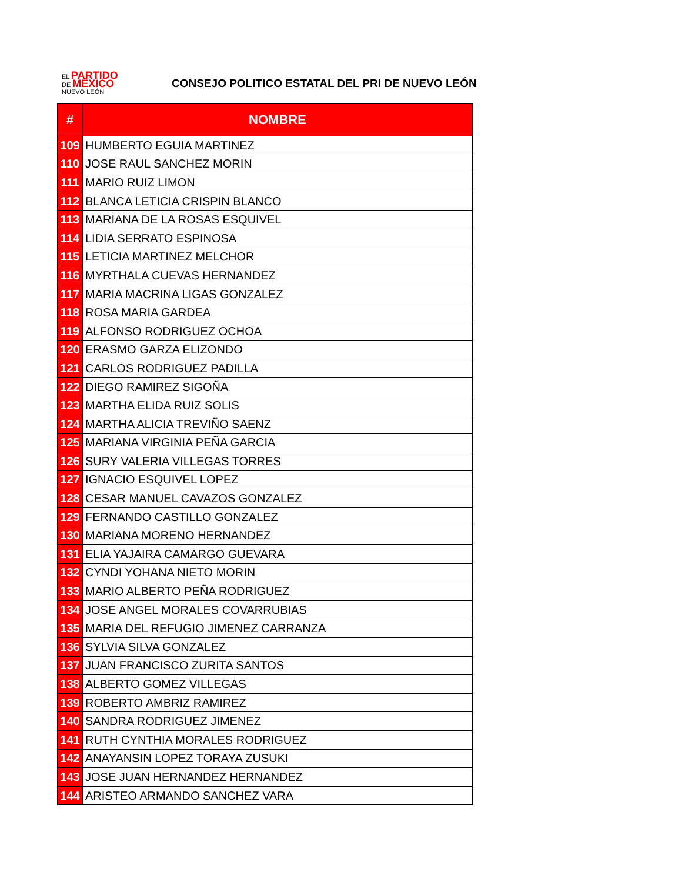EL PARTIDO
DE MÉXICO
NUEVO LEÓN
CONSEJO POLITICO ESTATAL DEL PRI DE NUEVO LEÓN
| # | NOMBRE |
| --- | --- |
| 109 | HUMBERTO EGUIA MARTINEZ |
| 110 | JOSE RAUL SANCHEZ MORIN |
| 111 | MARIO RUIZ LIMON |
| 112 | BLANCA LETICIA CRISPIN BLANCO |
| 113 | MARIANA DE LA ROSAS ESQUIVEL |
| 114 | LIDIA SERRATO ESPINOSA |
| 115 | LETICIA MARTINEZ MELCHOR |
| 116 | MYRTHALA CUEVAS HERNANDEZ |
| 117 | MARIA MACRINA LIGAS GONZALEZ |
| 118 | ROSA MARIA GARDEA |
| 119 | ALFONSO RODRIGUEZ OCHOA |
| 120 | ERASMO GARZA ELIZONDO |
| 121 | CARLOS RODRIGUEZ PADILLA |
| 122 | DIEGO RAMIREZ SIGOÑA |
| 123 | MARTHA ELIDA RUIZ SOLIS |
| 124 | MARTHA ALICIA TREVIÑO SAENZ |
| 125 | MARIANA VIRGINIA PEÑA GARCIA |
| 126 | SURY VALERIA VILLEGAS TORRES |
| 127 | IGNACIO ESQUIVEL LOPEZ |
| 128 | CESAR MANUEL CAVAZOS GONZALEZ |
| 129 | FERNANDO CASTILLO GONZALEZ |
| 130 | MARIANA MORENO HERNANDEZ |
| 131 | ELIA YAJAIRA CAMARGO GUEVARA |
| 132 | CYNDI YOHANA NIETO MORIN |
| 133 | MARIO ALBERTO PEÑA RODRIGUEZ |
| 134 | JOSE ANGEL MORALES COVARRUBIAS |
| 135 | MARIA DEL REFUGIO JIMENEZ CARRANZA |
| 136 | SYLVIA SILVA GONZALEZ |
| 137 | JUAN FRANCISCO ZURITA SANTOS |
| 138 | ALBERTO GOMEZ VILLEGAS |
| 139 | ROBERTO AMBRIZ RAMIREZ |
| 140 | SANDRA RODRIGUEZ JIMENEZ |
| 141 | RUTH CYNTHIA MORALES RODRIGUEZ |
| 142 | ANAYANSIN LOPEZ TORAYA ZUSUKI |
| 143 | JOSE JUAN HERNANDEZ HERNANDEZ |
| 144 | ARISTEO ARMANDO SANCHEZ VARA |